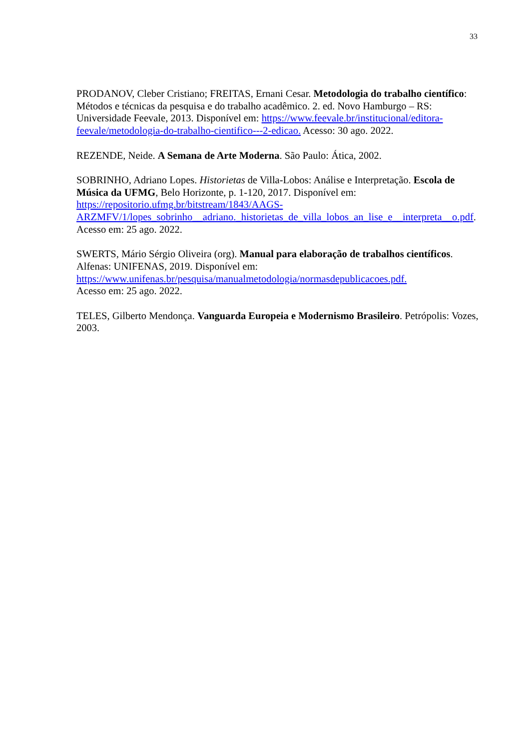33
PRODANOV, Cleber Cristiano; FREITAS, Ernani Cesar. Metodologia do trabalho científico: Métodos e técnicas da pesquisa e do trabalho acadêmico. 2. ed. Novo Hamburgo – RS: Universidade Feevale, 2013. Disponível em: https://www.feevale.br/institucional/editora-feevale/metodologia-do-trabalho-cientifico---2-edicao. Acesso: 30 ago. 2022.
REZENDE, Neide. A Semana de Arte Moderna. São Paulo: Ática, 2002.
SOBRINHO, Adriano Lopes. Historietas de Villa-Lobos: Análise e Interpretação. Escola de Música da UFMG, Belo Horizonte, p. 1-120, 2017. Disponível em:
https://repositorio.ufmg.br/bitstream/1843/AAGS-ARZMFV/1/lopes_sobrinho__adriano._historietas_de_villa_lobos_an_lise_e__interpreta__o.pdf. Acesso em: 25 ago. 2022.
SWERTS, Mário Sérgio Oliveira (org). Manual para elaboração de trabalhos científicos. Alfenas: UNIFENAS, 2019. Disponível em:
https://www.unifenas.br/pesquisa/manualmetodologia/normasdepublicacoes.pdf.
Acesso em: 25 ago. 2022.
TELES, Gilberto Mendonça. Vanguarda Europeia e Modernismo Brasileiro. Petrópolis: Vozes, 2003.